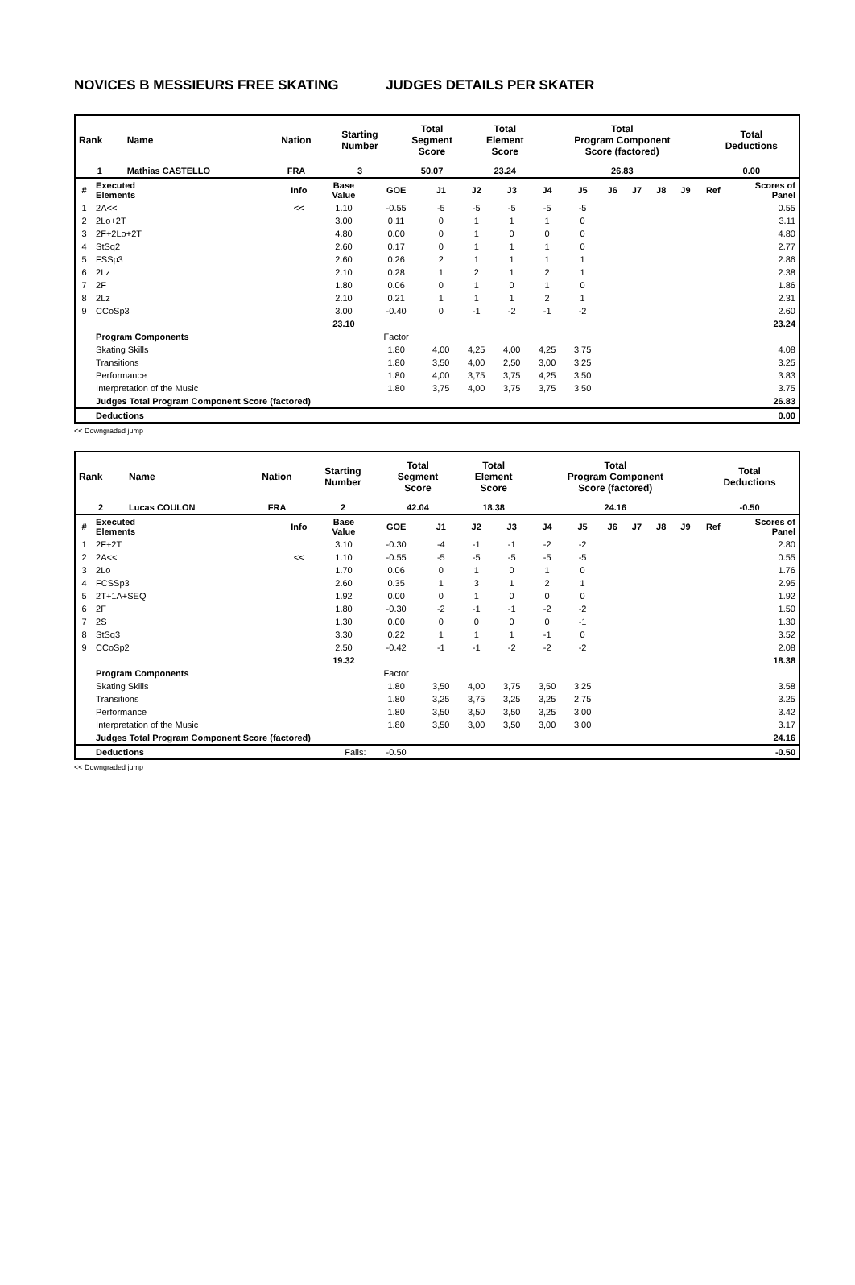NOVICES B MESSIEURS FREE SKATING JUDGES DETAILS PER SKATER
| Rank | Name | Nation | Starting Number | Total Segment Score | Total Element Score | Total Program Component Score (factored) | Total Deductions |
| --- | --- | --- | --- | --- | --- | --- | --- |
| 1 | Mathias CASTELLO | FRA | 3 | 50.07 | 23.24 | 26.83 | 0.00 |
| # | Executed Elements | Info | Base Value | GOE | J1 | J2 | J3 | J4 | J5 | J6 | J7 | J8 | J9 | Ref | Scores of Panel |
| --- | --- | --- | --- | --- | --- | --- | --- | --- | --- | --- | --- | --- | --- | --- | --- |
| 1 | 2A<< | << | 1.10 | -0.55 | -5 | -5 | -5 | -5 | -5 | | | | | | 0.55 |
| 2 | 2Lo+2T | | 3.00 | 0.11 | 0 | 1 | 1 | 1 | 0 | | | | | | 3.11 |
| 3 | 2F+2Lo+2T | | 4.80 | 0.00 | 0 | 1 | 0 | 0 | 0 | | | | | | 4.80 |
| 4 | StSq2 | | 2.60 | 0.17 | 0 | 1 | 1 | 1 | 0 | | | | | | 2.77 |
| 5 | FSSp3 | | 2.60 | 0.26 | 2 | 1 | 1 | 1 | 1 | | | | | | 2.86 |
| 6 | 2Lz | | 2.10 | 0.28 | 1 | 2 | 1 | 2 | 1 | | | | | | 2.38 |
| 7 | 2F | | 1.80 | 0.06 | 0 | 1 | 0 | 1 | 0 | | | | | | 1.86 |
| 8 | 2Lz | | 2.10 | 0.21 | 1 | 1 | 1 | 2 | 1 | | | | | | 2.31 |
| 9 | CCoSp3 | | 3.00 | -0.40 | 0 | -1 | -2 | -1 | -2 | | | | | | 2.60 |
| | | | 23.10 | | | | | | | | | | | | 23.24 |
| | Program Components | | | Factor | | | | | | | | | | | |
| | Skating Skills | | | 1.80 | 4,00 | 4,25 | 4,00 | 4,25 | 3,75 | | | | | | 4.08 |
| | Transitions | | | 1.80 | 3,50 | 4,00 | 2,50 | 3,00 | 3,25 | | | | | | 3.25 |
| | Performance | | | 1.80 | 4,00 | 3,75 | 3,75 | 4,25 | 3,50 | | | | | | 3.83 |
| | Interpretation of the Music | | | 1.80 | 3,75 | 4,00 | 3,75 | 3,75 | 3,50 | | | | | | 3.75 |
| | Judges Total Program Component Score (factored) | | | | | | | | | | | | | | 26.83 |
| | Deductions | | | | | | | | | | | | | | 0.00 |
<< Downgraded jump
| Rank | Name | Nation | Starting Number | Total Segment Score | Total Element Score | Total Program Component Score (factored) | Total Deductions |
| --- | --- | --- | --- | --- | --- | --- | --- |
| 2 | Lucas COULON | FRA | 2 | 42.04 | 18.38 | 24.16 | -0.50 |
| # | Executed Elements | Info | Base Value | GOE | J1 | J2 | J3 | J4 | J5 | J6 | J7 | J8 | J9 | Ref | Scores of Panel |
| --- | --- | --- | --- | --- | --- | --- | --- | --- | --- | --- | --- | --- | --- | --- | --- |
| 1 | 2F+2T | | 3.10 | -0.30 | -4 | -1 | -1 | -2 | -2 | | | | | | 2.80 |
| 2 | 2A<< | << | 1.10 | -0.55 | -5 | -5 | -5 | -5 | -5 | | | | | | 0.55 |
| 3 | 2Lo | | 1.70 | 0.06 | 0 | 1 | 0 | 1 | 0 | | | | | | 1.76 |
| 4 | FCSSp3 | | 2.60 | 0.35 | 1 | 3 | 1 | 2 | 1 | | | | | | 2.95 |
| 5 | 2T+1A+SEQ | | 1.92 | 0.00 | 0 | 1 | 0 | 0 | 0 | | | | | | 1.92 |
| 6 | 2F | | 1.80 | -0.30 | -2 | -1 | -1 | -2 | -2 | | | | | | 1.50 |
| 7 | 2S | | 1.30 | 0.00 | 0 | 0 | 0 | 0 | -1 | | | | | | 1.30 |
| 8 | StSq3 | | 3.30 | 0.22 | 1 | 1 | 1 | -1 | 0 | | | | | | 3.52 |
| 9 | CCoSp2 | | 2.50 | -0.42 | -1 | -1 | -2 | -2 | -2 | | | | | | 2.08 |
| | | | 19.32 | | | | | | | | | | | | 18.38 |
| | Program Components | | | Factor | | | | | | | | | | | |
| | Skating Skills | | | 1.80 | 3,50 | 4,00 | 3,75 | 3,50 | 3,25 | | | | | | 3.58 |
| | Transitions | | | 1.80 | 3,25 | 3,75 | 3,25 | 3,25 | 2,75 | | | | | | 3.25 |
| | Performance | | | 1.80 | 3,50 | 3,50 | 3,50 | 3,25 | 3,00 | | | | | | 3.42 |
| | Interpretation of the Music | | | 1.80 | 3,50 | 3,00 | 3,50 | 3,00 | 3,00 | | | | | | 3.17 |
| | Judges Total Program Component Score (factored) | | | | | | | | | | | | | | 24.16 |
| | Deductions | | Falls: | -0.50 | | | | | | | | | | | -0.50 |
<< Downgraded jump